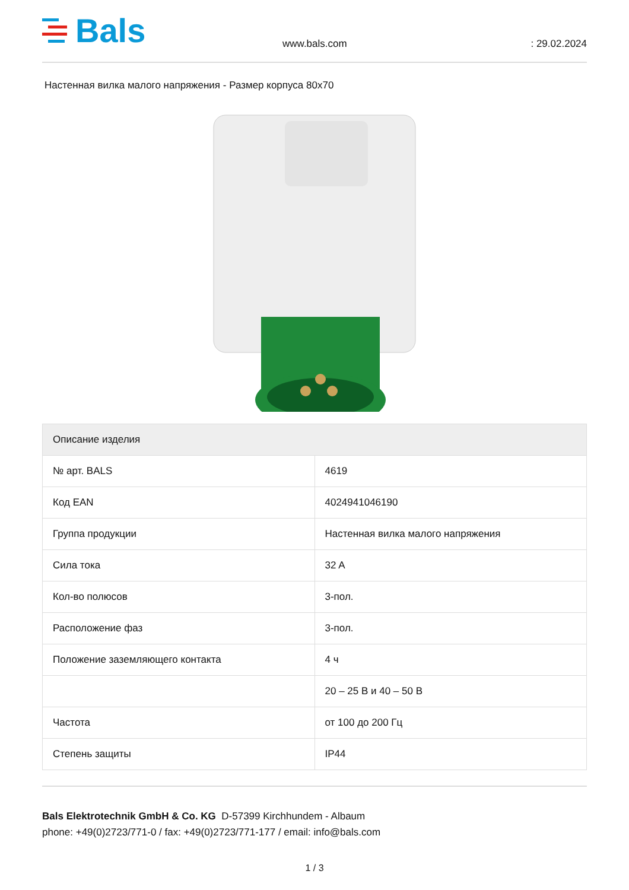Bals
www.bals.com
: 29.02.2024
Настенная вилка малого напряжения - Размер корпуса 80x70
| Описание изделия | |
| --- | --- |
| № арт. BALS | 4619 |
| Код EAN | 4024941046190 |
| Группа продукции | Настенная вилка малого напряжения |
| Сила тока | 32 A |
| Кол-во полюсов | 3-пол. |
| Расположение фаз | 3-пол. |
| Положение заземляющего контакта | 4 ч |
| | 20 – 25 В и 40 – 50 В |
| Частота | от 100 до 200 Гц |
| Степень защиты | IP44 |
Bals Elektrotechnik GmbH & Co. KG D-57399 Kirchhundem - Albaum
phone: +49(0)2723/771-0 / fax: +49(0)2723/771-177 / email: info@bals.com
1 / 3